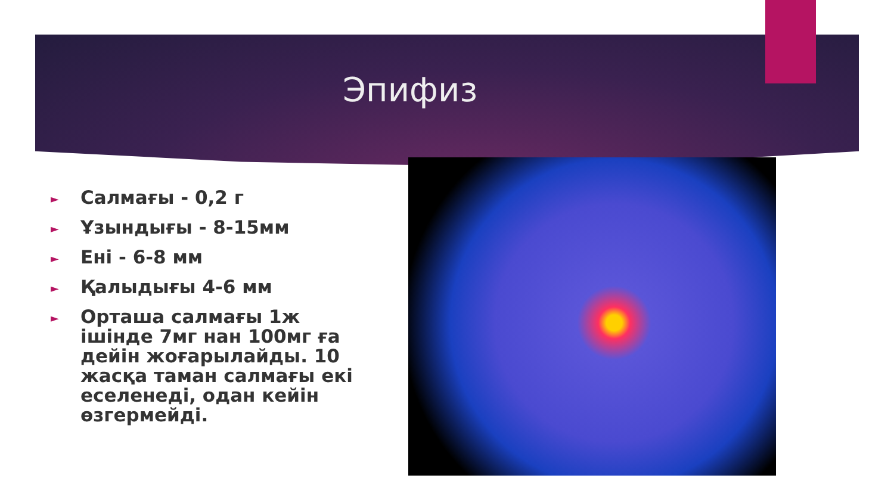Эпифиз
► Салмағы - 0,2 г
► Ұзындығы - 8-15мм
► Ені - 6-8 мм
► Қалыдығы 4-6 мм
► Орташа салмағы 1ж ішінде 7мг нан 100мг ға дейін жоғарылайды. 10 жасқа таман салмағы екі еселенеді, одан кейін өзгермейді.